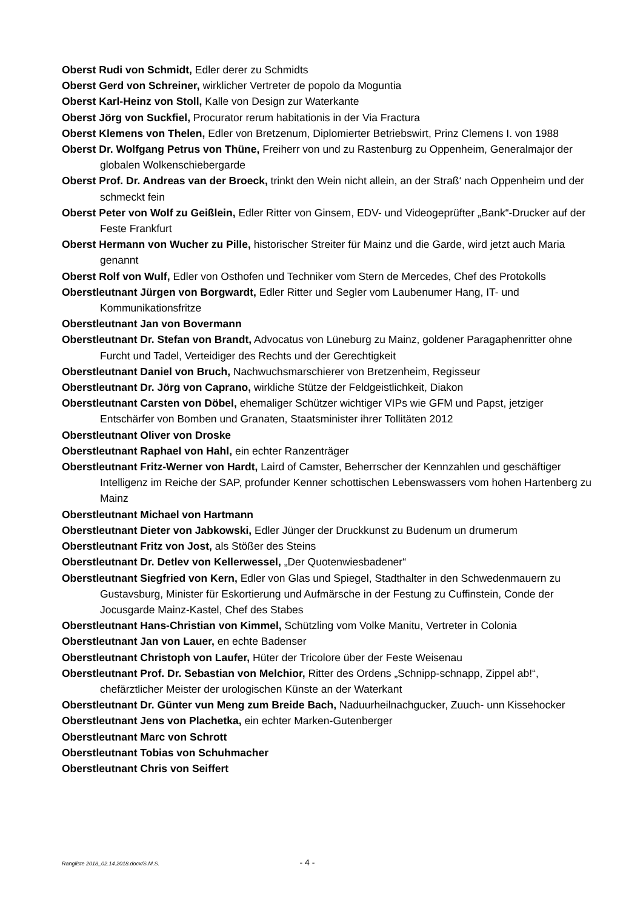Oberst Rudi von Schmidt, Edler derer zu Schmidts
Oberst Gerd von Schreiner, wirklicher Vertreter de popolo da Moguntia
Oberst Karl-Heinz von Stoll, Kalle von Design zur Waterkante
Oberst Jörg von Suckfiel, Procurator rerum habitationis in der Via Fractura
Oberst Klemens von Thelen, Edler von Bretzenum, Diplomierter Betriebswirt, Prinz Clemens I. von 1988
Oberst Dr. Wolfgang Petrus von Thüne, Freiherr von und zu Rastenburg zu Oppenheim, Generalmajor der globalen Wolkenschiebergarde
Oberst Prof. Dr. Andreas van der Broeck, trinkt den Wein nicht allein, an der Straß‘ nach Oppenheim und der schmeckt fein
Oberst Peter von Wolf zu Geißlein, Edler Ritter von Ginsem, EDV- und Videogeprüfter „Bank“-Drucker auf der Feste Frankfurt
Oberst Hermann von Wucher zu Pille, historischer Streiter für Mainz und die Garde, wird jetzt auch Maria genannt
Oberst Rolf von Wulf, Edler von Osthofen und Techniker vom Stern de Mercedes, Chef des Protokolls
Oberstleutnant Jürgen von Borgwardt, Edler Ritter und Segler vom Laubenumer Hang, IT- und Kommunikationsfritze
Oberstleutnant Jan von Bovermann
Oberstleutnant Dr. Stefan von Brandt, Advocatus von Lüneburg zu Mainz, goldener Paragaphenritter ohne Furcht und Tadel, Verteidiger des Rechts und der Gerechtigkeit
Oberstleutnant Daniel von Bruch, Nachwuchsmarschierer von Bretzenheim, Regisseur
Oberstleutnant Dr. Jörg von Caprano, wirkliche Stütze der Feldgeistlichkeit, Diakon
Oberstleutnant Carsten von Döbel, ehemaliger Schützer wichtiger VIPs wie GFM und Papst, jetziger Entschärfer von Bomben und Granaten, Staatsminister ihrer Tollitäten 2012
Oberstleutnant Oliver von Droske
Oberstleutnant Raphael von Hahl, ein echter Ranzenträger
Oberstleutnant Fritz-Werner von Hardt, Laird of Camster, Beherrscher der Kennzahlen und geschäftiger Intelligenz im Reiche der SAP, profunder Kenner schottischen Lebenswassers vom hohen Hartenberg zu Mainz
Oberstleutnant Michael von Hartmann
Oberstleutnant Dieter von Jabkowski, Edler Jünger der Druckkunst zu Budenum un drumerum
Oberstleutnant Fritz von Jost, als Stößer des Steins
Oberstleutnant Dr. Detlev von Kellerwessel, „Der Quotenwiesbadener“
Oberstleutnant Siegfried von Kern, Edler von Glas und Spiegel, Stadthalter in den Schwedenmauern zu Gustavsburg, Minister für Eskortierung und Aufmärsche in der Festung zu Cuffinstein, Conde der Jocusgarde Mainz-Kastel, Chef des Stabes
Oberstleutnant Hans-Christian von Kimmel, Schützling vom Volke Manitu, Vertreter in Colonia
Oberstleutnant Jan von Lauer, en echte Badenser
Oberstleutnant Christoph von Laufer, Hüter der Tricolore über der Feste Weisenau
Oberstleutnant Prof. Dr. Sebastian von Melchior, Ritter des Ordens „Schnipp-schnapp, Zippel ab!“, chefärztlicher Meister der urologischen Künste an der Waterkant
Oberstleutnant Dr. Günter vun Meng zum Breide Bach, Naduurheilnachgucker, Zuuch- unn Kissehocker
Oberstleutnant Jens von Plachetka, ein echter Marken-Gutenberger
Oberstleutnant Marc von Schrott
Oberstleutnant Tobias von Schuhmacher
Oberstleutnant Chris von Seiffert
Rangliste 2018_02.14.2018.docx/S.M.S. - 4 -